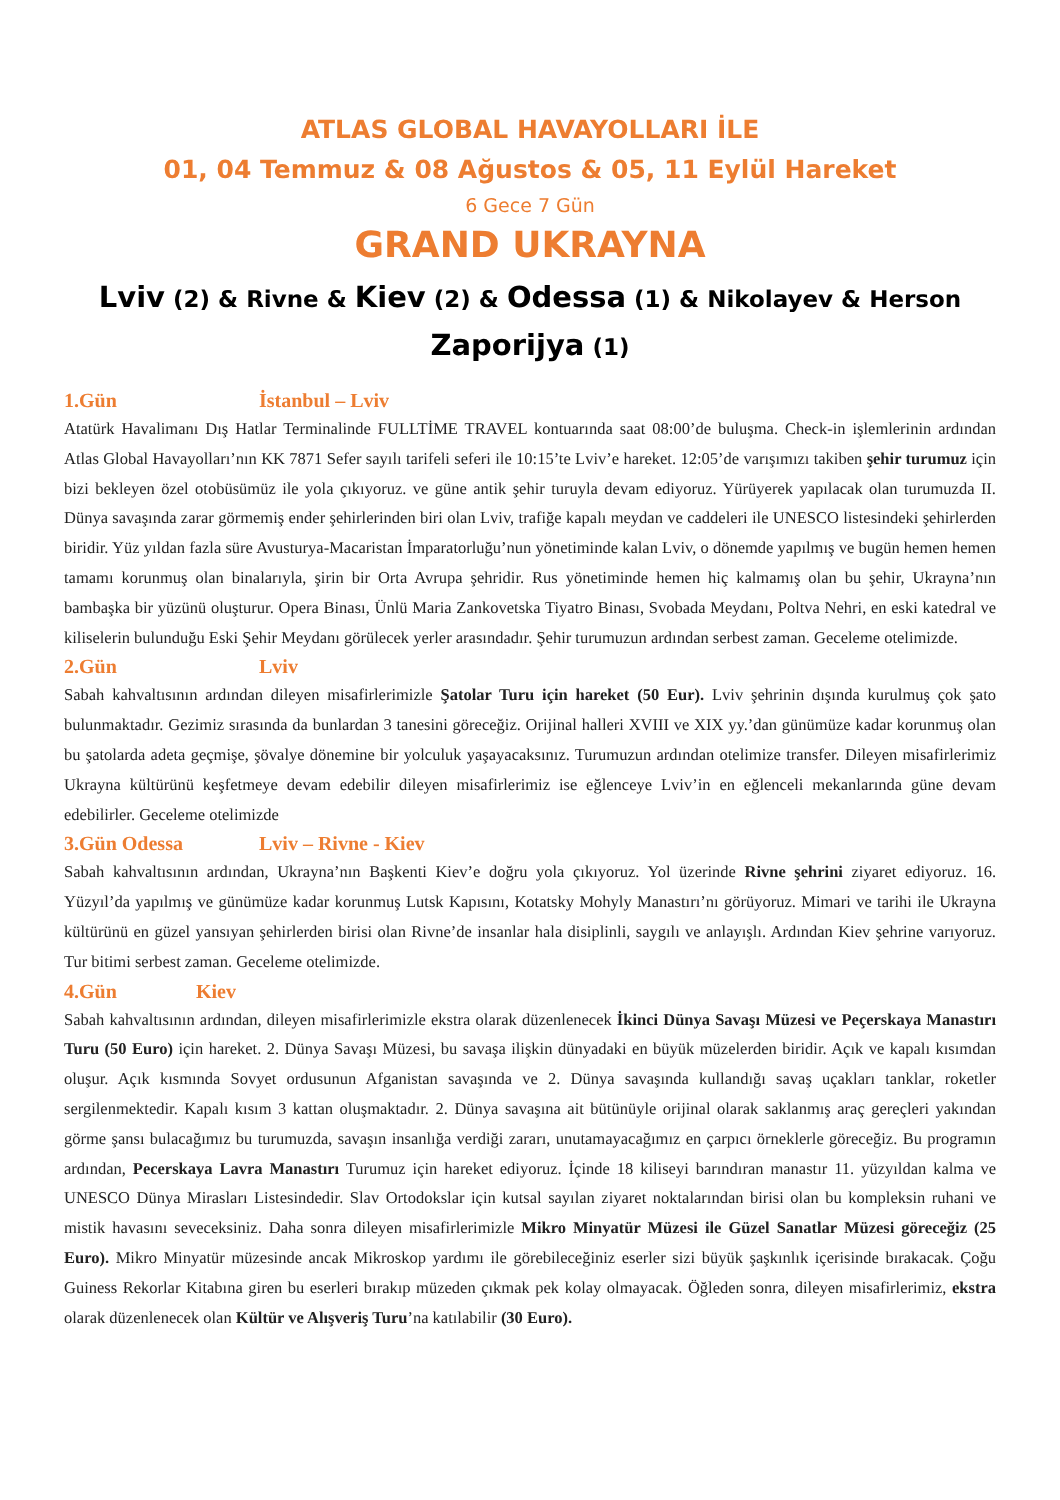ATLAS GLOBAL HAVAYOLLARI İLE
01, 04 Temmuz & 08 Ağustos & 05, 11 Eylül Hareket
6 Gece 7 Gün
GRAND UKRAYNA
Lviv (2) & Rivne & Kiev (2) & Odessa (1) & Nikolayev & Herson
Zaporijya (1)
1.Gün İstanbul – Lviv
Atatürk Havalimanı Dış Hatlar Terminalinde FULLTİME TRAVEL kontuarında saat 08:00’de buluşma. Check-in işlemlerinin ardından Atlas Global Havayolları’nın KK 7871 Sefer sayılı tarifeli seferi ile 10:15’te Lviv’e hareket. 12:05’de varışımızı takiben şehir turumuz için bizi bekleyen özel otobüsümüz ile yola çıkıyoruz. ve güne antik şehir turuyla devam ediyoruz. Yürüyerek yapılacak olan turumuzda II. Dünya savaşında zarar görmemiş ender şehirlerinden biri olan Lviv, trafiğe kapalı meydan ve caddeleri ile UNESCO listesindeki şehirlerden biridir. Yüz yıldan fazla süre Avusturya-Macaristan İmparatorluğu’nun yönetiminde kalan Lviv, o dönemde yapılmış ve bugün hemen hemen tamamı korunmuş olan binalarıyla, şirin bir Orta Avrupa şehridir. Rus yönetiminde hemen hiç kalmamış olan bu şehir, Ukrayna’nın bambaşka bir yüzünü oluşturur. Opera Binası, Ünlü Maria Zankovetska Tiyatro Binası, Svobada Meydanı, Poltva Nehri, en eski katedral ve kiliselerin bulunduğu Eski Şehir Meydanı görülecek yerler arasındadır. Şehir turumuzun ardından serbest zaman. Geceleme otelimizde.
2.Gün Lviv
Sabah kahvaltısının ardından dileyen misafirlerimizle Şatolar Turu için hareket (50 Eur). Lviv şehrinin dışında kurulmuş çok şato bulunmaktadır. Gezimiz sırasında da bunlardan 3 tanesini göreceğiz. Orijinal halleri XVIII ve XIX yy.’dan günümüze kadar korunmuş olan bu şatolarda adeta geçmişe, şövalye dönemine bir yolculuk yaşayacaksınız. Turumuzun ardından otelimize transfer. Dileyen misafirlerimiz Ukrayna kültürünü keşfetmeye devam edebilir dileyen misafirlerimiz ise eğlenceye Lviv’in en eğlenceli mekanlarında güne devam edebilirler. Geceleme otelimizde
3.Gün Odessa Lviv – Rivne - Kiev
Sabah kahvaltısının ardından, Ukrayna’nın Başkenti Kiev’e doğru yola çıkıyoruz. Yol üzerinde Rivne şehrini ziyaret ediyoruz. 16. Yüzyıl’da yapılmış ve günümüze kadar korunmuş Lutsk Kapısını, Kotatsky Mohyly Manastırı’nı görüyoruz. Mimari ve tarihi ile Ukrayna kültürünü en güzel yansıyan şehirlerden birisi olan Rivne’de insanlar hala disiplinli, saygılı ve anlayışlı. Ardından Kiev şehrine varıyoruz. Tur bitimi serbest zaman. Geceleme otelimizde.
4.Gün Kiev
Sabah kahvaltısının ardından, dileyen misafirlerimizle ekstra olarak düzenlenecek İkinci Dünya Savaşı Müzesi ve Peçerskaya Manastırı Turu (50 Euro) için hareket. 2. Dünya Savaşı Müzesi, bu savaşa ilişkin dünyadaki en büyük müzelerden biridir. Açık ve kapalı kısımdan oluşur. Açık kısmında Sovyet ordusunun Afganistan savaşında ve 2. Dünya savaşında kullandığı savaş uçakları tanklar, roketler sergilenmektedir. Kapalı kısım 3 kattan oluşmaktadır. 2. Dünya savaşına ait bütünüyle orijinal olarak saklanmış araç gereçleri yakından görme şansı bulacağımız bu turumuzda, savaşın insanlığa verdiği zararı, unutamayacağımız en çarpıcı örneklerle göreceğiz. Bu programın ardından, Pecerskaya Lavra Manastırı Turumuz için hareket ediyoruz. İçinde 18 kiliseyi barındıran manastır 11. yüzyıldan kalma ve UNESCO Dünya Mirasları Listesindedir. Slav Ortodokslar için kutsal sayılan ziyaret noktalarından birisi olan bu kompleksin ruhani ve mistik havasını seveceksiniz. Daha sonra dileyen misafirlerimizle Mikro Minyatür Müzesi ile Güzel Sanatlar Müzesi göreceğiz (25 Euro). Mikro Minyatür müzesinde ancak Mikroskop yardımı ile görebileceğiniz eserler sizi büyük şaşkınlık içerisinde bırakacak. Çoğu Guiness Rekorlar Kitabına giren bu eserleri bırakıp müzeden çıkmak pek kolay olmayacak. Öğleden sonra, dileyen misafirlerimiz, ekstra olarak düzenlenecek olan Kültür ve Alışveriş Turu’na katılabilir (30 Euro).